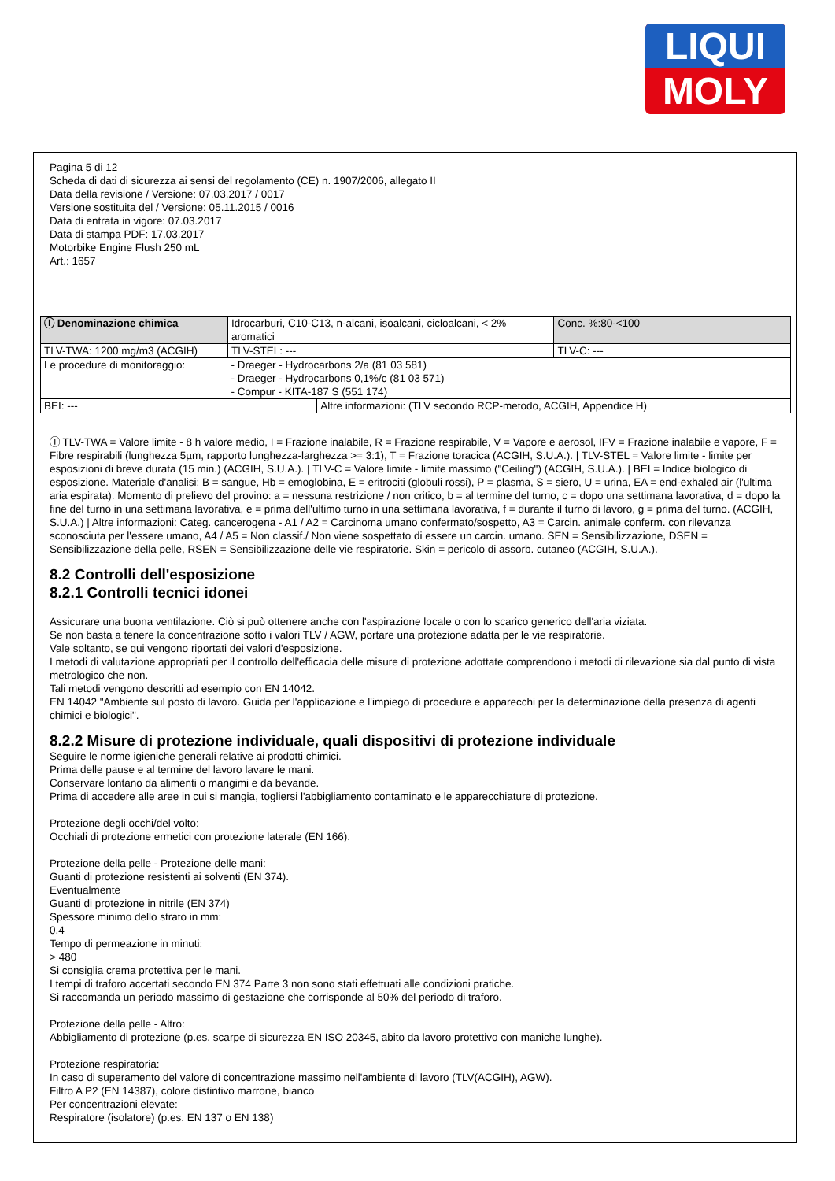LIQUI
MOLY
Pagina 5 di 12
Scheda di dati di sicurezza ai sensi del regolamento (CE) n. 1907/2006, allegato II
Data della revisione / Versione: 07.03.2017 / 0017
Versione sostituita del / Versione: 05.11.2015 / 0016
Data di entrata in vigore: 07.03.2017
Data di stampa PDF: 17.03.2017
Motorbike Engine Flush 250 mL
Art.: 1657
| Ⓘ Denominazione chimica | Idrocarburi, C10-C13, n-alcani, isoalcani, cicloalcani, < 2% aromatici | | | Conc. %:80-<100 |
| TLV-TWA: 1200 mg/m3 (ACGIH) | | TLV-STEL: --- | | TLV-C: --- |
| Le procedure di monitoraggio: | - Draeger - Hydrocarbons 2/a (81 03 581) - Draeger - Hydrocarbons 0,1%/c (81 03 571) - Compur - KITA-187 S (551 174) | | | |
| BEI: --- | | | Altre informazioni: (TLV secondo RCP-metodo, ACGIH, Appendice H) | |
Ⓘ TLV-TWA = Valore limite - 8 h valore medio, I = Frazione inalabile, R = Frazione respirabile, V = Vapore e aerosol, IFV = Frazione inalabile e vapore, F = Fibre respirabili (lunghezza 5µm, rapporto lunghezza-larghezza >= 3:1), T = Frazione toracica (ACGIH, S.U.A.). | TLV-STEL = Valore limite - limite per esposizioni di breve durata (15 min.) (ACGIH, S.U.A.). | TLV-C = Valore limite - limite massimo ("Ceiling") (ACGIH, S.U.A.). | BEI = Indice biologico di esposizione. Materiale d'analisi: B = sangue, Hb = emoglobina, E = eritrociti (globuli rossi), P = plasma, S = siero, U = urina, EA = end-exhaled air (l'ultima aria espirata). Momento di prelievo del provino: a = nessuna restrizione / non critico, b = al termine del turno, c = dopo una settimana lavorativa, d = dopo la fine del turno in una settimana lavorativa, e = prima dell'ultimo turno in una settimana lavorativa, f = durante il turno di lavoro, g = prima del turno. (ACGIH, S.U.A.) | Altre informazioni: Categ. cancerogena - A1 / A2 = Carcinoma umano confermato/sospetto, A3 = Carcin. animale conferm. con rilevanza sconosciuta per l'essere umano, A4 / A5 = Non classif./ Non viene sospettato di essere un carcin. umano. SEN = Sensibilizzazione, DSEN = Sensibilizzazione della pelle, RSEN = Sensibilizzazione delle vie respiratorie. Skin = pericolo di assorb. cutaneo (ACGIH, S.U.A.).
8.2 Controlli dell'esposizione
8.2.1 Controlli tecnici idonei
Assicurare una buona ventilazione. Ciò si può ottenere anche con l'aspirazione locale o con lo scarico generico dell'aria viziata.
Se non basta a tenere la concentrazione sotto i valori TLV / AGW, portare una protezione adatta per le vie respiratorie.
Vale soltanto, se qui vengono riportati dei valori d'esposizione.
I metodi di valutazione appropriati per il controllo dell'efficacia delle misure di protezione adottate comprendono i metodi di rilevazione sia dal punto di vista metrologico che non.
Tali metodi vengono descritti ad esempio con EN 14042.
EN 14042 "Ambiente sul posto di lavoro. Guida per l'applicazione e l'impiego di procedure e apparecchi per la determinazione della presenza di agenti chimici e biologici".
8.2.2 Misure di protezione individuale, quali dispositivi di protezione individuale
Seguire le norme igieniche generali relative ai prodotti chimici.
Prima delle pause e al termine del lavoro lavare le mani.
Conservare lontano da alimenti o mangimi e da bevande.
Prima di accedere alle aree in cui si mangia, togliersi l'abbigliamento contaminato e le apparecchiature di protezione.
Protezione degli occhi/del volto:
Occhiali di protezione ermetici con protezione laterale (EN 166).
Protezione della pelle - Protezione delle mani:
Guanti di protezione resistenti ai solventi (EN 374).
Eventualmente
Guanti di protezione in nitrile (EN 374)
Spessore minimo dello strato in mm:
0,4
Tempo di permeazione in minuti:
> 480
Si consiglia crema protettiva per le mani.
I tempi di traforo accertati secondo EN 374 Parte 3 non sono stati effettuati alle condizioni pratiche.
Si raccomanda un periodo massimo di gestazione che corrisponde al 50% del periodo di traforo.
Protezione della pelle - Altro:
Abbigliamento di protezione (p.es. scarpe di sicurezza EN ISO 20345, abito da lavoro protettivo con maniche lunghe).
Protezione respiratoria:
In caso di superamento del valore di concentrazione massimo nell'ambiente di lavoro (TLV(ACGIH), AGW).
Filtro A P2 (EN 14387), colore distintivo marrone, bianco
Per concentrazioni elevate:
Respiratore (isolatore) (p.es. EN 137 o EN 138)